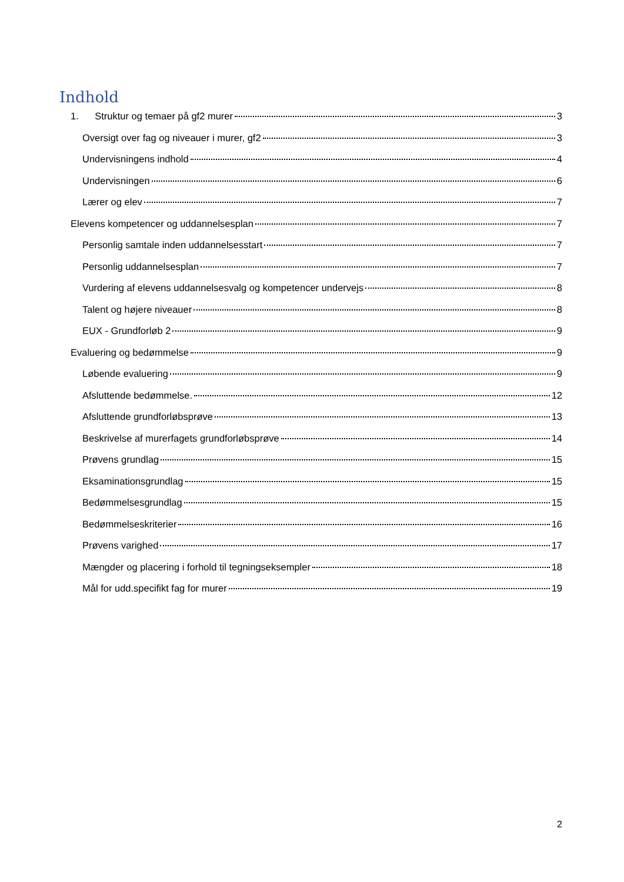Indhold
1. Struktur og temaer på gf2 murer 3
Oversigt over fag og niveauer i murer, gf2 3
Undervisningens indhold 4
Undervisningen 6
Lærer og elev 7
Elevens kompetencer og uddannelsesplan 7
Personlig samtale inden uddannelsesstart 7
Personlig uddannelsesplan 7
Vurdering af elevens uddannelsesvalg og kompetencer undervejs 8
Talent og højere niveauer 8
EUX - Grundforløb 2 9
Evaluering og bedømmelse 9
Løbende evaluering 9
Afsluttende bedømmelse. 12
Afsluttende grundforløbsprøve 13
Beskrivelse af murerfagets grundforløbsprøve 14
Prøvens grundlag 15
Eksaminationsgrundlag 15
Bedømmelsesgrundlag 15
Bedømmelseskriterier 16
Prøvens varighed 17
Mængder og placering i forhold til tegningseksempler 18
Mål for udd.specifikt fag for murer 19
2